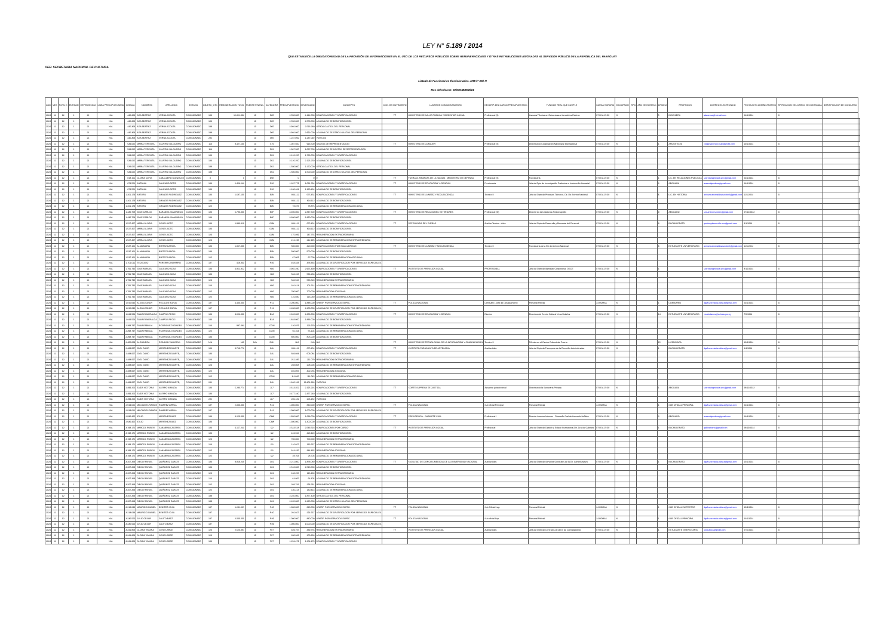LEY N° 5.189 / 2014
QUE ESTABLECE LA OBLIGATORIEDAD DE LA PROVISIÓN DE INFORMACIONES EN EL USO DE LOS RECURSOS PÚBLICOS SOBRE REMUNERACIONES Y OTRAS RETRIBUCIONES ASIGNADAS AL SERVIDOR PÚBLICO DE LA REPÚBLICA DEL PARAGUAY
OEE: SECRETARIA NACIONAL DE CULTURA
Listado de Funcionarios Comisionados. ART.3° INC H
Mes del Informe: DICIEMBRE2024
| ANO | MES | NIVEL D | ENTIDAD | DEPENDENCIA | LINEA PRESUPUESTARIA | CEDULA | NOMBRES | APELLIDOS | ESTADO | OBJETO_GTO | REMUNERACION TOTAL | FUENTE FINANC. | CATEGORIA | PRESUPUESTADO | DEVENGADO | CONCEPTO | COD. DE MOVIMIENTO | LUGAR DE COMISIONAMIENTO | DESCRIP. DEL CARGO PRESUPUESTADO | FUNCION REAL QUE CUMPLE | CARGA HORARIA | DISCAPACID | TIPO | AÑO DE INGRESO | OFICINA | PROFESION | CORREO ELECTRONICO | FECHA ACTO ADMINISTRATIVO | TIPIFICACION DEL CARGO DE CONFIANZA | IDENTIFICADOR DE CONCURSO | |
| --- | --- | --- | --- | --- | --- | --- | --- | --- | --- | --- | --- | --- | --- | --- | --- | --- | --- | --- | --- | --- | --- | --- | --- | --- | --- | --- | --- | --- | --- | --- | --- |
| 2024 | 12 | 12 | 1 | 21 | N/A | 446.363 | ADA BEATRIZ | VERNA ACOSTA | COMISIONADO | 133 | 12.321.092 | 10 | D05 | 2.550.000 | 2.142.000 | BONIFICACIONES Y GRATIFICACIONES | TT | MINISTERIO DE SALUD PUBLICA Y BIENESTAR SOCIAL | Profesional (II) | Asesora Técnica en Estructuras e Inmuebles Patrimo | 07:00 A 15:00 | N | | | 5 | INGENIERA | adaverna@hotmail.com | 24/1/2024 | SI | | |
| 2024 | 12 | 12 | 1 | 21 | N/A | 446.363 | ADA BEATRIZ | VERNA ACOSTA | COMISIONADO | 133 | | 10 | D05 | 2.550.000 | 2.550.000 | AGUINALDO DE BONIFICACIONES | | | | | | | | | | | | | | | |
| 2024 | 12 | 12 | 1 | 21 | N/A | 446.363 | ADA BEATRIZ | VERNA ACOSTA | COMISIONADO | 199 | | 10 | D05 | 2.992.000 | 2.513.280 | OTROS GASTOS DEL PERSONAL | | | | | | | | | | | | | | | |
| 2024 | 12 | 12 | 1 | 21 | N/A | 446.363 | ADA BEATRIZ | VERNA ACOSTA | COMISIONADO | 199 | | 10 | D05 | 2.992.000 | 2.992.000 | AGUINALDO DE OTROS GASTOS DEL PERSONAL | | | | | | | | | | | | | | | |
| 2024 | 12 | 12 | 1 | 21 | N/A | 446.363 | ADA BEATRIZ | VERNA ACOSTA | COMISIONADO | 232 | | 10 | D05 | 1.237.092 | 1.237.092 | VIATICOS | | | | | | | | | | | | | | | |
| 2024 | 12 | 12 | 1 | 21 | N/A | 534.025 | MARIA TERESITA | SILVERO SALGUEIRO | COMISIONADO | 113 | 9.427.500 | 10 | S76 | 1.087.500 | 913.500 | GASTOS DE REPRESENTACION | TT | MINISTERIO DE LA MUJER | Profesional (II) | Directora de Cooperacion Nacional e internacional | 07:00 A 15:00 | N | | | 1 | ARQUITECTA | cooperacionsnc.nac@gmail.com | 10/1/2024 | SI | | |
| 2024 | 12 | 12 | 1 | 21 | N/A | 534.025 | MARIA TERESITA | SILVERO SALGUEIRO | COMISIONADO | 114 | | 10 | D52 | 1.087.500 | 1.087.500 | AGUINALDO DE GASTOS DE REPRESENTACION | | | | | | | | | | | | | | | |
| 2024 | 12 | 12 | 1 | 21 | N/A | 534.025 | MARIA TERESITA | SILVERO SALGUEIRO | COMISIONADO | 133 | | 10 | D52 | 2.126.250 | 1.786.050 | BONIFICACIONES Y GRATIFICACIONES | | | | | | | | | | | | | | | |
| 2024 | 12 | 12 | 1 | 21 | N/A | 534.025 | MARIA TERESITA | SILVERO SALGUEIRO | COMISIONADO | 133 | | 10 | D52 | 2.126.250 | 2.126.250 | AGUINALDO DE BONIFICACIONES | | | | | | | | | | | | | | | |
| 2024 | 12 | 12 | 1 | 21 | N/A | 534.025 | MARIA TERESITA | SILVERO SALGUEIRO | COMISIONADO | 199 | | 10 | D52 | 1.500.000 | 1.260.000 | OTROS GASTOS DEL PERSONAL | | | | | | | | | | | | | | | |
| 2024 | 12 | 12 | 1 | 21 | N/A | 534.025 | MARIA TERESITA | SILVERO SALGUEIRO | COMISIONADO | 199 | | 10 | D52 | 1.500.000 | 1.500.000 | AGUINALDO DE OTROS GASTOS DEL PERSONAL | | | | | | | | | | | | | | | |
| 2024 | 12 | 12 | 1 | 21 | N/A | 818.151 | GLORIA SOFIA | CABALLERO GONZALEZ | COMISIONADO | 0 | 0 | 0 | D5E | 0 | 0 | 0 | TT | FUERZAS ARMADAS DE LA NACION - MINISTERIO DE DEFENSA | Profesional (II) | Funcionaria | 07:00 A 15:00 | N | | | 1 | LIC. EN RELACIONES PUBLICAS | secretariaprivada.snc@gmail.com | 24/1/2024 | SI | | |
| 2024 | 12 | 12 | 1 | 21 | N/A | 874.552 | ANTONIA | GALEANO ORTIZ | COMISIONADO | 133 | 2.468.243 | 10 | Z26 | 1.287.779 | 1.081.734 | BONIFICACIONES Y GRATIFICACIONES | TT | MINISTERIO DE EDUCACION Y CIENCIAS | Funcionaria | Jefa de Dpto de Investigación Preliminar e Instrucción Sumarial | 07:00 A 15:00 | N | | | 2 | ABOGADA | asesoriajuridica@gmail.com | 24/1/2024 | SI | | |
| 2024 | 12 | 12 | 1 | 21 | N/A | 874.552 | ANTONIA | GALEANO ORTIZ | COMISIONADO | 133 | | 10 | Z26 | 1.180.464 | 1.180.464 | AGUINALDO DE BONIFICACIONES | | | | | | | | | | | | | | | |
| 2024 | 12 | 12 | 1 | 21 | N/A | 1.261.179 | ARTURO | GRANDE RODRIGUEZ | COMISIONADO | 133 | 1.687.100 | 10 | E3N | 804.112 | 675.454 | BONIFICACIONES Y GRATIFICACIONES | TT | MINISTERIO DE LA NIÑEZ Y ADOLESCENCIA | Tecnico II | Jefe del Dpto de Procesos Técnicos. Dir. De Archivo Nacional | 07:00 A 15:00 | N | | | 6 | LIC. EN HISTORIA | archivonacionaldeasuncionl@gmail.com | 11/1/2024 | SI | | |
| 2024 | 12 | 12 | 1 | 21 | N/A | 1.261.179 | ARTURO | GRANDE RODRIGUEZ | COMISIONADO | 133 | | 10 | E3N | 804.112 | 804.112 | AGUINALDO DE BONIFICACIONES | | | | | | | | | | | | | | | |
| 2024 | 12 | 12 | 1 | 21 | N/A | 1.261.179 | ARTURO | GRANDE RODRIGUEZ | COMISIONADO | 125 | | 10 | E3N | 78.876 | 78.876 | AGUINALDO DE REMUNERACION ADICIONAL | | | | | | | | | | | | | | | |
| 2024 | 12 | 12 | 1 | 21 | N/A | 1.430.768 | JOSE CARLOS | BARANDA SAMANIEGO | COMISIONADO | 133 | 6.780.000 | 10 | B8F | 3.390.000 | 2.847.600 | BONIFICACIONES Y GRATIFICACIONES | TT | MINISTERIO DE RELACIONES EXTERIORES | Profesional (III) | Director de la Unidad de Anticorrupción | 07:00 A 15:00 | N | | | 3 | ABOGADO | snc.anticorrupcion@gmail.com | 27/12/2023 | SI | | |
| 2024 | 12 | 12 | 1 | 21 | N/A | 1.430.768 | JOSE CARLOS | BARANDA SAMANIEGO | COMISIONADO | 133 | | 10 | B8F | 3.390.000 | 3.390.000 | AGUINALDO DE BONIFICACIONES | | | | | | | | | | | | | | | |
| 2024 | 12 | 12 | 1 | 21 | N/A | 1.527.457 | MARIA GLORIA | GENES SOTO | COMISIONADO | 133 | 1.996.319 | 10 | G3M | 804.112 | 675.454 | BONIFICACIONES Y GRATIFICACIONES | TT | DEFENSORIA DEL PUEBLO | Auxiliar Tecnico - Adm | Jefa del Dpto de Desarrollo y Bienestar del Personal | 07:00 A 15:00 | N | | | 3 | BACHILLERATO | gestionydesarrollo.snc@gmail.com | 4/1/2024 | SI | | |
| 2024 | 12 | 12 | 1 | 21 | N/A | 1.527.457 | MARIA GLORIA | GENES SOTO | COMISIONADO | 133 | | 10 | G3M | 804.112 | 804.112 | AGUINALDO DE BONIFICACIONES | | | | | | | | | | | | | | | |
| 2024 | 12 | 12 | 1 | 21 | N/A | 1.527.457 | MARIA GLORIA | GENES SOTO | COMISIONADO | 123 | | 10 | G3M | 175.899 | 147.755 | REMUNERACION EXTRAORDINARIA | | | | | | | | | | | | | | | |
| 2024 | 12 | 12 | 1 | 21 | N/A | 1.527.457 | MARIA GLORIA | GENES SOTO | COMISIONADO | 123 | | 10 | G3M | 212.196 | 212.195 | AGUINALDO DE REMUNERACION EXTRAORDINARIA | | | | | | | | | | | | | | | |
| 2024 | 12 | 12 | 1 | 21 | N/A | 1.537.162 | ALMA MARIA | BRITEZ GARCIA | COMISIONADO | 133 | 1.067.009 | 10 | E3N | 500.000 | 420.000 | BONIFICACIONES POR INSALUBRIDAD | TT | MINISTERIO DE LA NIÑEZ Y ADOLESCENCIA | Tecnico II | Funcionaria de la Dir de Archivo Nacional | 07:00 A 15:00 | N | | | 6 | ESTUDIANTE UNIVERSITARIO | archivonacionaldeasuncionl@gmail.com | 11/1/2024 | SI | | |
| 2024 | 12 | 12 | 1 | 21 | N/A | 1.537.162 | ALMA MARIA | BRITEZ GARCIA | COMISIONADO | 133 | | 10 | E3N | 500.000 | 500.000 | AGUINALDO DE BONIFICACIONES | | | | | | | | | | | | | | | |
| 2024 | 12 | 12 | 1 | 21 | N/A | 1.537.162 | ALMA MARIA | BRITEZ GARCIA | COMISIONADO | 125 | | 10 | E3N | 67.009 | 67.009 | AGUINALDO DE REMUNERACION ADICIONAL | | | | | | | | | | | | | | | |
| 2024 | 12 | 12 | 1 | 21 | N/A | 1.701.011 | TEODOSIO | PEREIRA CHAPARRO | COMISIONADO | 137 | 458.333 | 10 | P36 | 458.333 | 458.333 | AGUINALDO DE GRATIFICACION POR SERVICIOS ESPECIALES | | | | | | | | | | | | | | | |
| 2024 | 12 | 12 | 1 | 21 | N/A | 1.791.796 | JOSE MANUEL | GALEANO SOSA | COMISIONADO | 133 | 4.952.922 | 10 | H36 | 2.965.490 | 2.965.490 | BONIFICACIONES Y GRATIFICACIONES | TT | INSTITUTO DE PREVISIÓN SOCIAL | PROFESIONAL | Jefe del Dpto de identidad Corporativa- DGCE | 07:00 A 15:00 | N | | | 1 | | secretariaprivada.snc@gmail.com | 8/10/2024 | SI | | |
| 2024 | 12 | 12 | 1 | 21 | N/A | 1.791.796 | JOSE MANUEL | GALEANO SOSA | COMISIONADO | 133 | | 10 | H36 | 533.268 | 533.268 | AGUINALDO DE BONIFICACIONES | | | | | | | | | | | | | | | |
| 2024 | 12 | 12 | 1 | 21 | N/A | 1.791.796 | JOSE MANUEL | GALEANO SOSA | COMISIONADO | 123 | | 10 | H36 | 536.520 | 536.520 | REMUNERACION EXTRAORDINARIA | | | | | | | | | | | | | | | |
| 2024 | 12 | 12 | 1 | 21 | N/A | 1.791.796 | JOSE MANUEL | GALEANO SOSA | COMISIONADO | 123 | | 10 | H36 | 101.614 | 101.614 | AGUINALDO DE REMUNERACION EXTRAORDINARIA | | | | | | | | | | | | | | | |
| 2024 | 12 | 12 | 1 | 21 | N/A | 1.791.796 | JOSE MANUEL | GALEANO SOSA | COMISIONADO | 125 | | 10 | H36 | 700.000 | 700.000 | REMUNERACION ADICIONAL | | | | | | | | | | | | | | | |
| 2024 | 12 | 12 | 1 | 21 | N/A | 1.791.796 | JOSE MANUEL | GALEANO SOSA | COMISIONADO | 125 | | 10 | H36 | 116.030 | 116.030 | AGUINALDO DE REMUNERACION ADICIONAL | | | | | | | | | | | | | | | |
| 2024 | 12 | 12 | 1 | 21 | N/A | 1.815.696 | ALDO LEONOR | RECALDE BORJA | COMISIONADO | 137 | 4.400.000 | 10 | P12 | 2.200.000 | 1.848.000 | GRATIF. POR SERVICIOS ESPEC. | TT | POLICIA NACIONAL | Comisario - Jefe de Destacamento | Personal Policial | 24 HORAS | N | | | 1 | COMISARIO | dgaf.secretaria.cultura@gmail.com | 24/1/2024 | SI | | |
| 2024 | 12 | 12 | 1 | 21 | N/A | 1.815.696 | ALDO LEONOR | RECALDE BORJA | COMISIONADO | 137 | | 10 | P12 | 2.200.000 | 2.200.000 | AGUINALDO DE GRATIFICACION POR SERVICIOS ESPECIALES | | | | | | | | | | | | | | | |
| 2024 | 12 | 12 | 1 | 21 | N/A | 1.844.504 | TANIA ESMERALDA | CAMPOS PECCI | COMISIONADO | 133 | 4.653.000 | 10 | B2A | 2.820.000 | 2.368.800 | BONIFICACIONES Y GRATIFICACIONES | TT | MINISTERIO DE EDUCACION Y CIENCIAS | Director | Directora del Centro Cultural Ycua Bolaños | 07:00 A 15:00 | N | | | 14 | ESTUDIANTE UNIVERSITARIO | ycuabolanos@cultura.gov.py | 7/5/2024 | SI | | |
| 2024 | 12 | 12 | 1 | 21 | N/A | 1.844.504 | TANIA ESMERALDA | CAMPOS PECCI | COMISIONADO | 133 | | 10 | B2A | 1.833.000 | 1.833.000 | AGUINALDO DE BONIFICACIONES | | | | | | | | | | | | | | | |
| 2024 | 12 | 12 | 1 | 21 | N/A | 2.398.797 | TANIA FABIOLA | RODRIGUEZ MONGES | COMISIONADO | 123 | 987.083 | 10 | COM | 126.979 | 126.979 | AGUINALDO DE REMUNERACION EXTRAORDINARIA | | | | | | | | | | | | | | | |
| 2024 | 12 | 12 | 1 | 21 | N/A | 2.398.797 | TANIA FABIOLA | RODRIGUEZ MONGES | COMISIONADO | 125 | | 10 | COM | 55.104 | 55.104 | AGUINALDO DE REMUNERACION ADICIONAL | | | | | | | | | | | | | | | |
| 2024 | 12 | 12 | 1 | 21 | N/A | 2.398.797 | TANIA FABIOLA | RODRIGUEZ MONGES | COMISIONADO | 133 | | 10 | COM | 805.000 | 805.000 | AGUINALDO DE BONIFICACIONES | | | | | | | | | | | | | | | |
| 2024 | 12 | 12 | 1 | 21 | N/A | 2.405.609 | ALEJANDRA | REINOSO VALLEJOS | COMISIONADO | N/A | N/A | N/A | D8H | N/A | N/A | N/A | TT | MINISTERIO DE TECNOLOGIAS DE LA INFORMACION Y COMUNICACIÓN | Tecnico II | Técnica en el Centro Cultural del Puerto | 07:00 A 15:00 | N | | | 15 | LICENCIADA | | 16/8/2024 | SI | | |
| 2024 | 12 | 12 | 1 | 21 | N/A | 2.483.007 | JOEL DAVID | MARTINEZ DUARTE | COMISIONADO | 133 | 3.719.773 | 10 | G3L | 804.112 | 675.454 | BONIFICACIONES Y GRATIFICACIONES | TT | INSTITUTO PARAGUAYO DE ARTESANIA | Auxiliar Adm. | Jefe del Dpto de Transporte de la Dirección Administrativa | 07:00 A 15:00 | N | | | 1 | BACHILLERATO | dgaf.secretaria.cultura@gmail.com | 1/4/2024 | SI | | |
| 2024 | 12 | 12 | 1 | 21 | N/A | 2.483.007 | JOEL DAVID | MARTINEZ DUARTE, | COMISIONADO | 133 | | 10 | G3L | 603.084 | 603.084 | AGUINALDO DE BONIFICACIONES | | | | | | | | | | | | | | | |
| 2024 | 12 | 12 | 1 | 21 | N/A | 2.483.007 | JOEL DAVID | MARTINEZ DUARTE, | COMISIONADO | 123 | | 10 | G3L | 251.285 | 211.079 | REMUNERACION EXTRAORDINARIA | | | | | | | | | | | | | | | |
| 2024 | 12 | 12 | 1 | 21 | N/A | 2.483.007 | JOEL DAVID | MARTINEZ DUARTE, | COMISIONADO | 123 | | 10 | G3L | 208.008 | 208.008 | AGUINALDO DE REMUNERACION EXTRAORDINARIA | | | | | | | | | | | | | | | |
| 2024 | 12 | 12 | 1 | 21 | N/A | 2.483.007 | JOEL DAVID | MARTINEZ DUARTE, | COMISIONADO | 125 | | 10 | G3L | 402.056 | 402.056 | REMUNERACION ADICIONAL | | | | | | | | | | | | | | | |
| 2024 | 12 | 12 | 1 | 21 | N/A | 2.483.007 | JOEL DAVID | MARTINEZ DUARTE, | COMISIONADO | 125 | | 10 | COM | 111.045 | 111.045 | AGUINALDO DE REMUNERACION ADICIONAL | | | | | | | | | | | | | | | |
| 2024 | 12 | 12 | 1 | 21 | N/A | 2.483.007 | JOEL DAVID | MARTINEZ DUARTE, | COMISIONADO | 232 | | 10 | G3L | 1.340.183 | 13.401.833 | VIATICOS | | | | | | | | | | | | | | | |
| 2024 | 12 | 12 | 1 | 21 | N/A | 2.499.256 | ZAIDA VICTORIA | ALFARO ARANDA | COMISIONADO | 133 | 5.296.774 | 10 | JL7 | 2.613.352 | 2.195.216 | BONIFICACIONES Y GRATIFICACIONES | TT | CORTE SUPREMA DE JUSTICIA | Asistente jurisdiccional | Directora de la Secretaria Privada | 07:00 A 15:00 | N | | | 1 | ABOGADA | secretariaprivada.snc@gmail.com | 28/12/2023 | SI | | |
| 2024 | 12 | 12 | 1 | 21 | N/A | 2.499.256 | ZAIDA VICTORIA | ALFARO ARANDA | COMISIONADO | 133 | | 10 | JL7 | 2.477.240 | 2.477.240 | AGUINALDO DE BONIFICACIONES | | | | | | | | | | | | | | | |
| 2024 | 12 | 12 | 1 | 21 | N/A | 2.499.256 | ZAIDA VICTORIA | ALFARO ARANDA | COMISIONADO | 232 | | 10 | JL7 | 206.182 | 206.182 | VIATICOS | | | | | | | | | | | | | | | |
| 2024 | 12 | 12 | 1 | 21 | N/A | 2.919.622 | MILCIADES RAMON | RAMIREZ ARRUA | COMISIONADO | 137 | 2.000.000 | 10 | P41 | 1.000.000 | 840.000 | GRATIF. POR SERVICIOS ESPEC. | TT | POLICIA NACIONAL | Sub oficial Principal | Personal Policial | 24 HORAS | N | | | 1 | SUB OFICIAL PRINCIPAL | dgaf.secretaria.cultura@gmail.com | 24/1/2024 | SI | | |
| 2024 | 12 | 12 | 1 | 21 | N/A | 2.919.622 | MILCIADES RAMON | RAMIREZ ARRUA | COMISIONADO | 137 | | 10 | P41 | 1.000.000 | 1.000.000 | AGUINALDO DE GRATIFICACION POR SERVICIOS ESPECIALES | | | | | | | | | | | | | | | |
| 2024 | 12 | 12 | 1 | 21 | N/A | 2.930.405 | IDILIO | MARTINEZ BAEZ | COMISIONADO | 133 | 3.250.000 | 10 | C8W | 1.950.000 | 1.638.000 | BONIFICACIONES Y GRATIFICACIONES | TT | PRESIDENCIA - GABINETE CIVIL | Profesional I | Director Asuntos Internos - Dirección Gral de Asesoría Jurídica | 07:00 A 15:00 | N | | | 2 | ABOGADO | asesoriajuridica@gmail.com | 24/4/2024 | SI | | |
| 2024 | 12 | 12 | 1 | 21 | N/A | 2.930.405 | IDILIO | MARTINEZ BAEZ | COMISIONADO | 133 | | 10 | C8W | 1.300.000 | 1.300.000 | AGUINALDO DE BONIFICACIONES | | | | | | | | | | | | | | | |
| 2024 | 12 | 12 | 1 | 21 | N/A | 3.198.172 | MARCOS RUBEN | SANABRIA CACERES | COMISIONADO | 133 | 4.157.243 | 10 | I22 | 2.543.518 | 2.543.518 | BONIFICACIONES POR CARGO | TT | INSTITUTO DE PREVISIÓN SOCIAL | Profesional | Jefe del Dpto de Gestión y Enlace Institucional-Dir. Gral de Gabinete | 07:00 A 15:00 | N | | | 1 | BACHILLERATO | gabinetesnc@gmail.com | 28/10/2024 | SI | | |
| 2024 | 12 | 12 | 1 | 21 | N/A | 3.198.172 | MARCOS RUBEN | SANABRIA CACERES | COMISIONADO | 133 | | 10 | I22 | 423.920 | 423.920 | AGUINALDO DE BONIFICACIONES | | | | | | | | | | | | | | | |
| 2024 | 12 | 12 | 1 | 21 | N/A | 3.198.172 | MARCOS RUBEN | SANABRIA CACERES | COMISIONADO | 123 | | 10 | I22 | 700.000 | 700.000 | REMUNERACION EXTRAORDINARIA | | | | | | | | | | | | | | | |
| 2024 | 12 | 12 | 1 | 21 | N/A | 3.198.172 | MARCOS RUBEN | SANABRIA CACERES | COMISIONADO | 123 | | 10 | I22 | 116.667 | 116.667 | AGUINALDO DE REMUNERACION EXTRAORDINARIA | | | | | | | | | | | | | | | |
| 2024 | 12 | 12 | 1 | 21 | N/A | 3.198.172 | MARCOS RUBEN | SANABRIA CACERES | COMISIONADO | 125 | | 10 | I22 | 344.435 | 344.435 | REMUNERACION ADICIONAL | | | | | | | | | | | | | | | |
| 2024 | 12 | 12 | 1 | 21 | N/A | 3.198.172 | MARCOS RUBEN | SANABRIA CACERES | COMISIONADO | 125 | | 10 | I22 | 28.703 | 28.703 | AGUINALDO DE REMUNERACION ADICIONAL | | | | | | | | | | | | | | | |
| 2024 | 12 | 12 | 1 | 21 | N/A | 3.207.329 | DIEGO RAFAEL | QUIÑONEZ ZARATE | COMISIONADO | 133 | 9.819.249 | 10 | C01 | 2.212.000 | 1.858.080 | BONIFICACIONES Y GRATIFICACIONES | TT | FACULTAD DE CIENCIAS MEDICAS DE LA UNIVERSIDAD NACIONAL | Auxiliar Adm. | Jefe del Dpto de Servicios Generales de la Dir. Administrativa | 07:00 A 15:00 | N | | | 1 | BACHILLERATO | dgaf.secretaria.cultura@gmail.com | 16/1/2024 | SI | | |
| 2024 | 12 | 12 | 1 | 21 | N/A | 3.207.329 | DIEGO RAFAEL | QUIÑONEZ ZARATE | COMISIONADO | 133 | | 10 | C01 | 2.510.000 | 2.510.000 | AGUINALDO DE BONIFICACIONES | | | | | | | | | | | | | | | |
| 2024 | 12 | 12 | 1 | 21 | N/A | 3.207.329 | DIEGO RAFAEL | QUIÑONEZ ZARATE | COMISIONADO | 123 | | 10 | C01 | 138.250 | 116.130 | REMUNERACION EXTRAORDINARIA | | | | | | | | | | | | | | | |
| 2024 | 12 | 12 | 1 | 21 | N/A | 3.207.329 | DIEGO RAFAEL | QUIÑONEZ ZARATE | COMISIONADO | 123 | | 10 | C01 | 64.805 | 64.805 | AGUINALDO DE REMUNERACION EXTRAORDINARIA | | | | | | | | | | | | | | | |
| 2024 | 12 | 12 | 1 | 21 | N/A | 3.207.329 | DIEGO RAFAEL | QUIÑONEZ ZARATE | COMISIONADO | 125 | | 10 | C01 | 293.781 | 293.781 | REMUNERACION ADICIONAL | | | | | | | | | | | | | | | |
| 2024 | 12 | 12 | 1 | 21 | N/A | 3.207.329 | DIEGO RAFAEL | QUIÑONEZ ZARATE | COMISIONADO | 125 | | 10 | C01 | 130.413 | 130.413 | AGUINALDO DE REMUNERACION ADICIONAL | | | | | | | | | | | | | | | |
| 2024 | 12 | 12 | 1 | 21 | N/A | 3.207.329 | DIEGO RAFAEL | QUIÑONEZ ZARATE | COMISIONADO | 199 | | 10 | C01 | 2.235.000 | 1.877.400 | OTROS GASTOS DEL PERSONAL | | | | | | | | | | | | | | | |
| 2024 | 12 | 12 | 1 | 21 | N/A | 3.207.329 | DIEGO RAFAEL | QUIÑONEZ ZARATE | COMISIONADO | 199 | | 10 | C01 | 2.235.000 | 2.235.000 | AGUINALDO DE OTROS GASTOS DEL PERSONAL | | | | | | | | | | | | | | | |
| 2024 | 12 | 12 | 1 | 21 | N/A | 3.218.643 | MAURICIO DANIEL | BENITEZ SOSA | COMISIONADO | 137 | 1.291.667 | 10 | P40 | 1.000.000 | 840.000 | GRATIF. POR SERVICIOS ESPEC. | TT | POLICIA NACIONAL | Sub Oficial Insp. | Personal Policial | 24 HORAS | N | | | 1 | SUB OFICIAL INSPECTOR | dgaf.secretaria.cultura@gmail.com | 16/9/2024 | SI | | |
| 2024 | 12 | 12 | 1 | 21 | N/A | 3.218.643 | MAURICIO DANIEL | BENITEZ SOSA | COMISIONADO | 137 | | 10 | P40 | 291.667 | 291.667 | AGUINALDO DE GRATIFICACION POR SERVICIOS ESPECIALES | | | | | | | | | | | | | | | |
| 2024 | 12 | 12 | 1 | 21 | N/A | 3.236.500 | JULIO CESAR | GAUTO BAEZ | COMISIONADO | 137 | 2.000.000 | 10 | P39 | 1.000.000 | 840.000 | GRATIF. POR SERVICIOS ESPEC. | TT | POLICIA NACIONAL | Sub oficial Sup. | Personal Policial | 24 HORAS | N | | | 1 | SUB OFICIAL PRINCIPAL | dgaf.secretaria.cultura@gmail.com | 24/1/2024 | SI | | |
| 2024 | 12 | 12 | 1 | 21 | N/A | 3.236.500 | JULIO CESAR | GAUTO BAEZ | COMISIONADO | 137 | | 10 | P39 | 1.000.000 | 1.000.000 | AGUINALDO DE GRATIFICACION POR SERVICIOS ESPECIALES | | | | | | | | | | | | | | | |
| 2024 | 12 | 12 | 1 | 21 | N/A | 3.341.863 | GLORIA VIVIANA | GENES ARCE | COMISIONADO | 123 | 2.526.381 | 10 | F07 | 339.755 | 339.755 | REMUNERACION EXTRAORDINARIA | TT | INSTITUTO DE PREVISIÓN SOCIAL | Auxiliar Adm. | Jefa del Dpto de Contratos de la Dir de Contrataciones | 07:00 A 15:00 | N | | | 1 | ESTUDIANTE NIVERSITARIA | uoccultura@gmail.com | 27/5/2024 | SI | | |
| 2024 | 12 | 12 | 1 | 21 | N/A | 3.341.863 | GLORIA VIVIANA | GENES ARCE | COMISIONADO | 123 | | 10 | F07 | 200.368 | 200.368 | AGUINALDO DE REMUNERACION EXTRAORDINARIA | | | | | | | | | | | | | | | |
| 2024 | 12 | 12 | 1 | 21 | N/A | 3.341.863 | GLORIA VIVIANA | GENES ARCE | COMISIONADO | 133 | | 10 | F07 | 1.254.479 | 1.254.479 | BONIFICACIONES Y GRATIFICACIONES | | | | | | | | | | | | | | | |